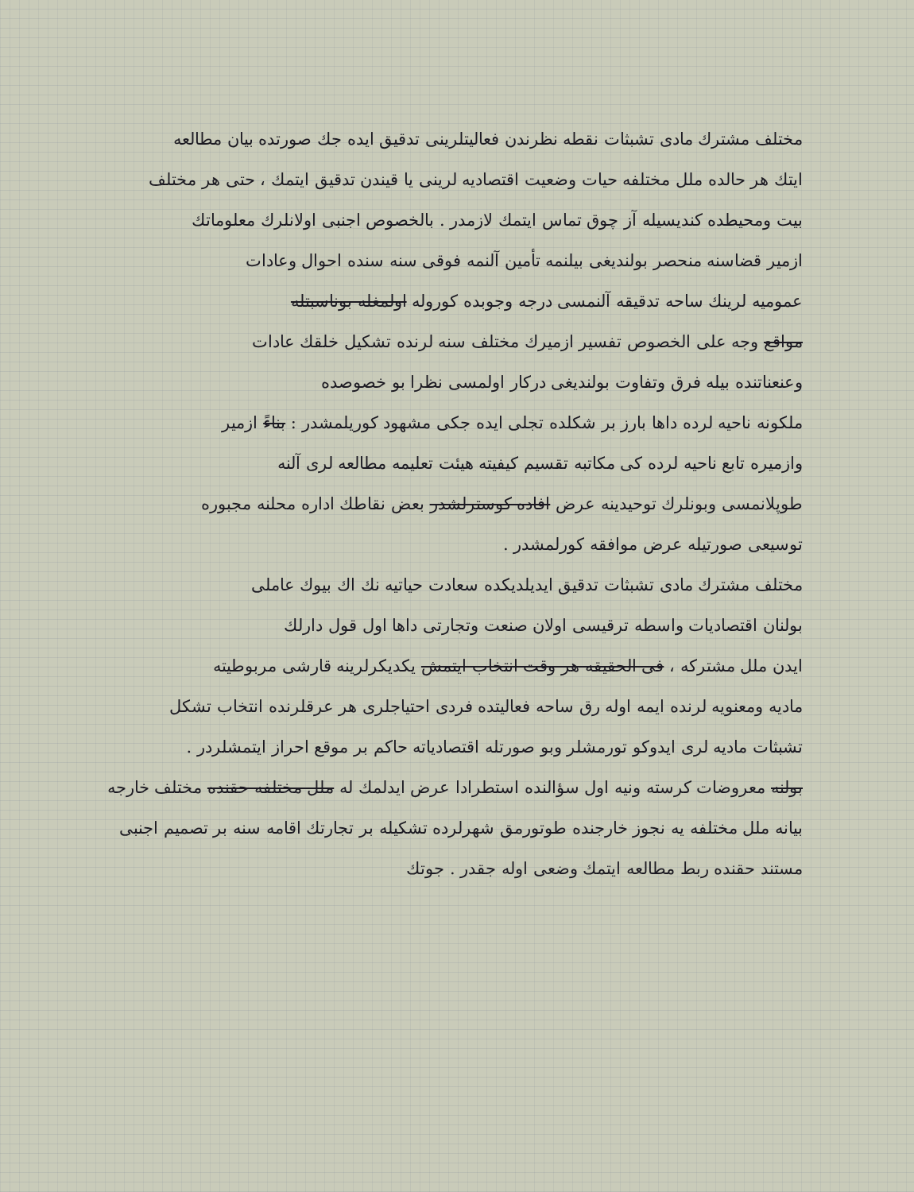مختلف مشترك مادى تشبثات نقطه نظرندن فعاليتلرينى تدقيق ايده جك صورتده بيان مطالعه
ايتك هر حالده ملل مختلفه حيات وضعيت اقتصاديه لرينى يا قيندن تدقيق ايتمك ، حتى هر مختلف
بيت ومحيطده كنديسيله آز چوق تماس ايتمك لازمدر . بالخصوص اجنبى اولانلرك معلوماتك
ازمير قضاسنه منحصر بولنديغى بيلنمه تأمين آلنمه فوقى سنه سنده احوال وعادات
عموميه لرينك ساحه تدقيقه آلنمسى درجه وجوبده كوروله اولمغله بوناسبتله
مواقع وجه على الخصوص تفسير ازميرك مختلف سنه لرنده تشكيل خلقك عادات
وعنعناتنده بيله فرق وتفاوت بولنديغى دركار اولمسى نظرا بو خصوصده
ملكونه ناحيه لرده داها بارز بر شكلده تجلى ايده جكى مشهود كوريلمشدر : بناءً ازمير
وازميره تابع ناحيه لرده كى مكاتبه تقسيم كيفيته هيئت تعليمه مطالعه لرى آلنه
طوپلانمسى وبونلرك توحيدينه عرض افاده كوسترلشدر بعض نقاطك اداره محلنه مجبوره
توسيعى صورتيله عرض موافقه كورلمشدر .
مختلف مشترك مادى تشبثات تدقيق ايديلديكده سعادت حياتيه نك اك بيوك عاملى
بولنان اقتصاديات واسطه ترقيسى اولان صنعت وتجارتى داها اول قول دارلك
ايدن ملل مشتركه ، فى الحقيقه هر وقت انتخاب ايتمش يكديكرلرينه قارشى مربوطيته
ماديه ومعنويه لرنده ايمه اوله رق ساحه فعاليتده فردى احتياجلرى هر عرقلرنده انتخاب تشكل
تشبثات ماديه لرى ايدوكو تورمشلر وبو صورتله اقتصادياته حاكم بر موقع احراز ايتمشلردر .
بولنه معروضات كرسته ونيه اول سؤالنده استطرادا عرض ايدلمك له ملل مختلفه حقنده مختلف خارجه
بيانه ملل مختلفه يه نجوز خارجنده طوتورمق شهرلرده تشكيله بر تجارتك اقامه سنه بر تصميم اجنبى
مستند حقنده ربط مطالعه ايتمك وضعى اوله جقدر . جوتك